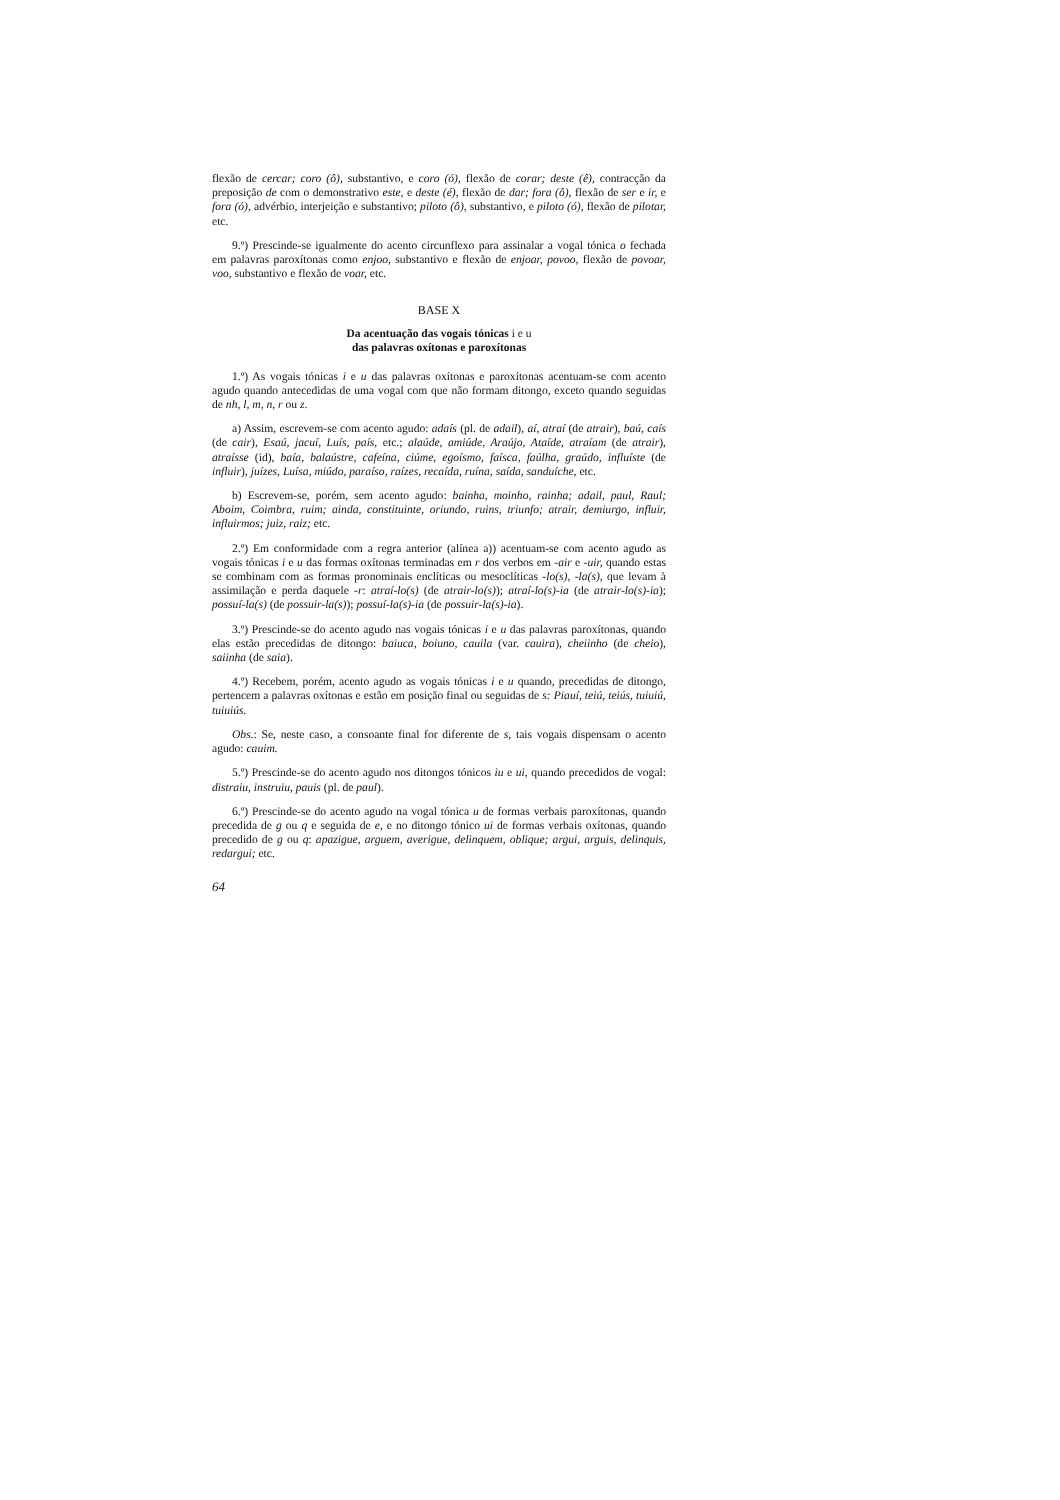flexão de cercar; coro (ô), substantivo, e coro (ó), flexão de corar; deste (ê), contracção da preposição de com o demonstrativo este, e deste (é), flexão de dar; fora (ô), flexão de ser e ir, e fora (ó), advérbio, interjeição e substantivo; piloto (ô), substantivo, e piloto (ó), flexão de pilotar, etc.
9.º) Prescinde-se igualmente do acento circunflexo para assinalar a vogal tónica o fechada em palavras paroxítonas como enjoo, substantivo e flexão de enjoar, povoo, flexão de povoar, voo, substantivo e flexão de voar, etc.
BASE X
Da acentuação das vogais tónicas i e u
das palavras oxítonas e paroxítonas
1.º) As vogais tónicas i e u das palavras oxítonas e paroxítonas acentuam-se com acento agudo quando antecedidas de uma vogal com que não formam ditongo, exceto quando seguidas de nh, l, m, n, r ou z.
a) Assim, escrevem-se com acento agudo: adaís (pl. de adail), aí, atraí (de atrair), baú, caís (de cair), Esaú, jacuí, Luís, país, etc.; alaúde, amiúde, Araújo, Ataíde, atraíam (de atrair), atraísse (id), baía, balaústre, cafeína, ciúme, egoísmo, faísca, faúlha, graúdo, influíste (de influir), juízes, Luísa, miúdo, paraíso, raízes, recaída, ruína, saída, sanduíche, etc.
b) Escrevem-se, porém, sem acento agudo: bainha, moinho, rainha; adail, paul, Raul; Aboim, Coimbra, ruim; ainda, constituinte, oriundo, ruins, triunfo; atrair, demiurgo, influir, influirmos; juiz, raiz; etc.
2.º) Em conformidade com a regra anterior (alínea a)) acentuam-se com acento agudo as vogais tónicas i e u das formas oxítonas terminadas em r dos verbos em -air e -uir, quando estas se combinam com as formas pronominais enclíticas ou mesoclíticas -lo(s), -la(s), que levam à assimilação e perda daquele -r: atraí-lo(s) (de atrair-lo(s)); atraí-lo(s)-ia (de atrair-lo(s)-ia); possuí-la(s) (de possuir-la(s)); possuí-la(s)-ia (de possuir-la(s)-ia).
3.º) Prescinde-se do acento agudo nas vogais tónicas i e u das palavras paroxítonas, quando elas estão precedidas de ditongo: baiuca, boiuno, cauila (var. cauira), cheiinho (de cheio), saiinha (de saia).
4.º) Recebem, porém, acento agudo as vogais tónicas i e u quando, precedidas de ditongo, pertencem a palavras oxítonas e estão em posição final ou seguidas de s: Piauí, teiú, teiús, tuiuiú, tuiuiús.
Obs.: Se, neste caso, a consoante final for diferente de s, tais vogais dispensam o acento agudo: cauim.
5.º) Prescinde-se do acento agudo nos ditongos tónicos iu e ui, quando precedidos de vogal: distraiu, instruiu, pauis (pl. de paul).
6.º) Prescinde-se do acento agudo na vogal tónica u de formas verbais paroxítonas, quando precedida de g ou q e seguida de e, e no ditongo tónico ui de formas verbais oxítonas, quando precedido de g ou q: apazigue, arguem, averigue, delinquem, oblique; argui, arguis, delinquis, redargui; etc.
64